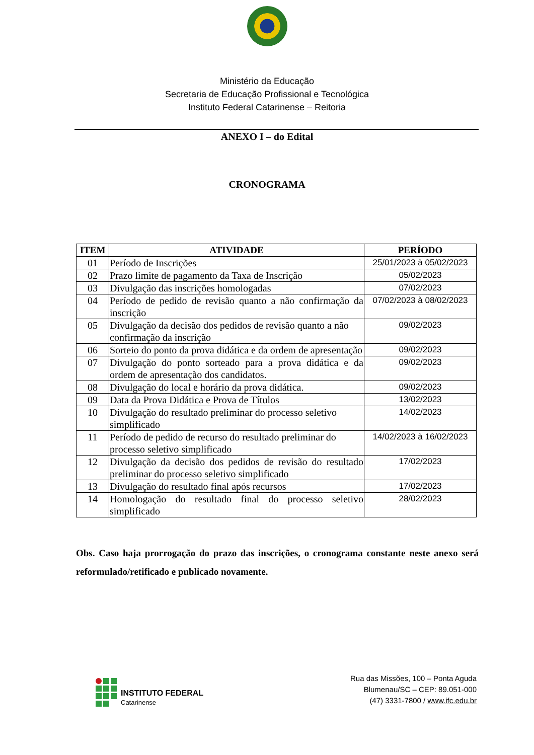Ministério da Educação
Secretaria de Educação Profissional e Tecnológica
Instituto Federal Catarinense – Reitoria
ANEXO I – do Edital
CRONOGRAMA
| ITEM | ATIVIDADE | PERÍODO |
| --- | --- | --- |
| 01 | Período de Inscrições | 25/01/2023 à 05/02/2023 |
| 02 | Prazo limite de pagamento da Taxa de Inscrição | 05/02/2023 |
| 03 | Divulgação das inscrições homologadas | 07/02/2023 |
| 04 | Período de pedido de revisão quanto a não confirmação da inscrição | 07/02/2023 à 08/02/2023 |
| 05 | Divulgação da decisão dos pedidos de revisão quanto a não confirmação da inscrição | 09/02/2023 |
| 06 | Sorteio do ponto da prova didática e da ordem de apresentação | 09/02/2023 |
| 07 | Divulgação do ponto sorteado para a prova didática e da ordem de apresentação dos candidatos. | 09/02/2023 |
| 08 | Divulgação do local e horário da prova didática. | 09/02/2023 |
| 09 | Data da Prova Didática e Prova de Títulos | 13/02/2023 |
| 10 | Divulgação do resultado preliminar do processo seletivo simplificado | 14/02/2023 |
| 11 | Período de pedido de recurso do resultado preliminar do processo seletivo simplificado | 14/02/2023 à 16/02/2023 |
| 12 | Divulgação da decisão dos pedidos de revisão do resultado preliminar do processo seletivo simplificado | 17/02/2023 |
| 13 | Divulgação do resultado final após recursos | 17/02/2023 |
| 14 | Homologação do resultado final do processo seletivo simplificado | 28/02/2023 |
Obs. Caso haja prorrogação do prazo das inscrições, o cronograma constante neste anexo será reformulado/retificado e publicado novamente.
INSTITUTO FEDERAL
Catarinense
Rua das Missões, 100 – Ponta Aguda
Blumenau/SC – CEP: 89.051-000
(47) 3331-7800 / www.ifc.edu.br